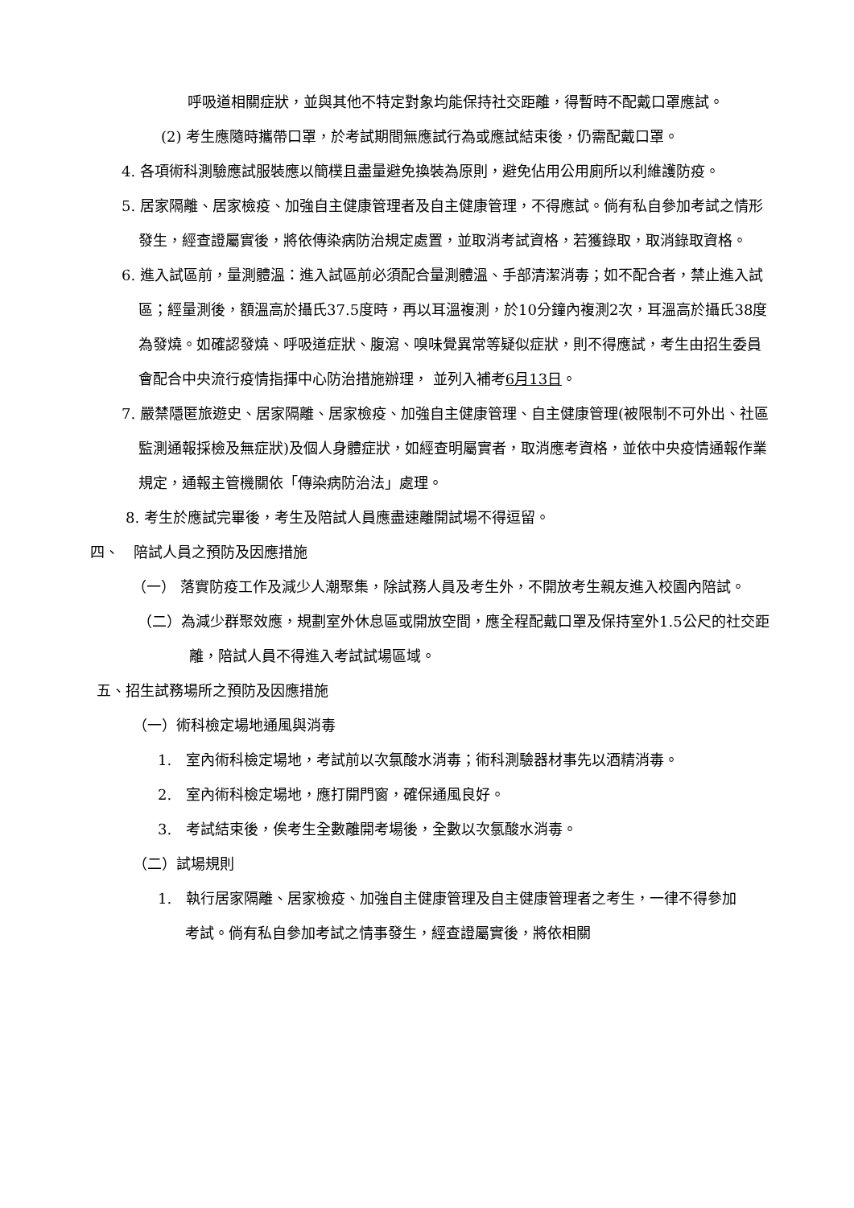呼吸道相關症狀，並與其他不特定對象均能保持社交距離，得暫時不配戴口罩應試。
(2) 考生應隨時攜帶口罩，於考試期間無應試行為或應試結束後，仍需配戴口罩。
4. 各項術科測驗應試服裝應以簡樸且盡量避免換裝為原則，避免佔用公用廁所以利維護防疫。
5. 居家隔離、居家檢疫、加強自主健康管理者及自主健康管理，不得應試。倘有私自參加考試之情形發生，經查證屬實後，將依傳染病防治規定處置，並取消考試資格，若獲錄取，取消錄取資格。
6. 進入試區前，量測體溫：進入試區前必須配合量測體溫、手部清潔消毒；如不配合者，禁止進入試區；經量測後，額溫高於攝氏37.5度時，再以耳溫複測，於10分鐘內複測2次，耳溫高於攝氏38度為發燒。如確認發燒、呼吸道症狀、腹瀉、嗅味覺異常等疑似症狀，則不得應試，考生由招生委員會配合中央流行疫情指揮中心防治措施辦理， 並列入補考6月13日。
7. 嚴禁隱匿旅遊史、居家隔離、居家檢疫、加強自主健康管理、自主健康管理(被限制不可外出、社區監測通報採檢及無症狀)及個人身體症狀，如經查明屬實者，取消應考資格，並依中央疫情通報作業規定，通報主管機關依「傳染病防治法」處理。
8. 考生於應試完畢後，考生及陪試人員應盡速離開試場不得逗留。
四、　陪試人員之預防及因應措施
（一） 落實防疫工作及減少人潮聚集，除試務人員及考生外，不開放考生親友進入校園內陪試。
（二）為減少群聚效應，規劃室外休息區或開放空間，應全程配戴口罩及保持室外1.5公尺的社交距離，陪試人員不得進入考試試場區域。
五、招生試務場所之預防及因應措施
（一）術科檢定場地通風與消毒
1.　室內術科檢定場地，考試前以次氯酸水消毒；術科測驗器材事先以酒精消毒。
2.　室內術科檢定場地，應打開門窗，確保通風良好。
3.　考試結束後，俟考生全數離開考場後，全數以次氯酸水消毒。
（二）試場規則
1.　執行居家隔離、居家檢疫、加強自主健康管理及自主健康管理者之考生，一律不得參加考試。倘有私自參加考試之情事發生，經查證屬實後，將依相關